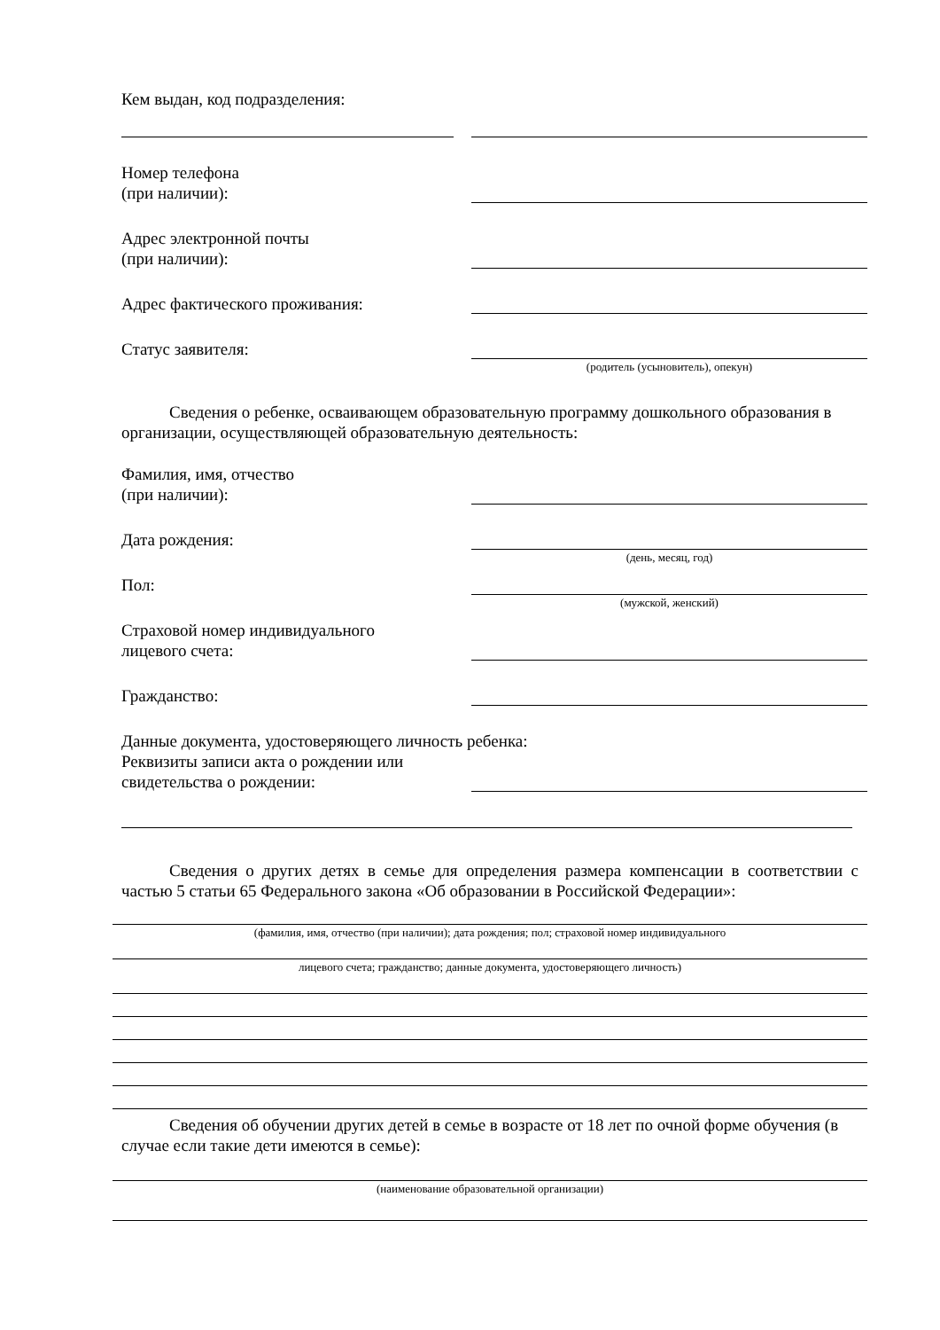Кем выдан, код подразделения:
Номер телефона
(при наличии):
Адрес электронной почты
(при наличии):
Адрес фактического проживания:
Статус заявителя:
(родитель (усыновитель), опекун)
Сведения о ребенке, осваивающем образовательную программу дошкольного образования в организации, осуществляющей образовательную деятельность:
Фамилия, имя, отчество
(при наличии):
Дата рождения:
(день, месяц, год)
Пол:
(мужской, женский)
Страховой номер индивидуального
лицевого счета:
Гражданство:
Данные документа, удостоверяющего личность ребенка:
Реквизиты записи акта о рождении или
свидетельства о рождении:
Сведения о других детях в семье для определения размера компенсации в соответствии с частью 5 статьи 65 Федерального закона «Об образовании в Российской Федерации»:
(фамилия, имя, отчество (при наличии); дата рождения; пол; страховой номер индивидуального
лицевого счета; гражданство; данные документа, удостоверяющего личность)
Сведения об обучении других детей в семье в возрасте от 18 лет по очной форме обучения (в случае если такие дети имеются в семье):
(наименование образовательной организации)